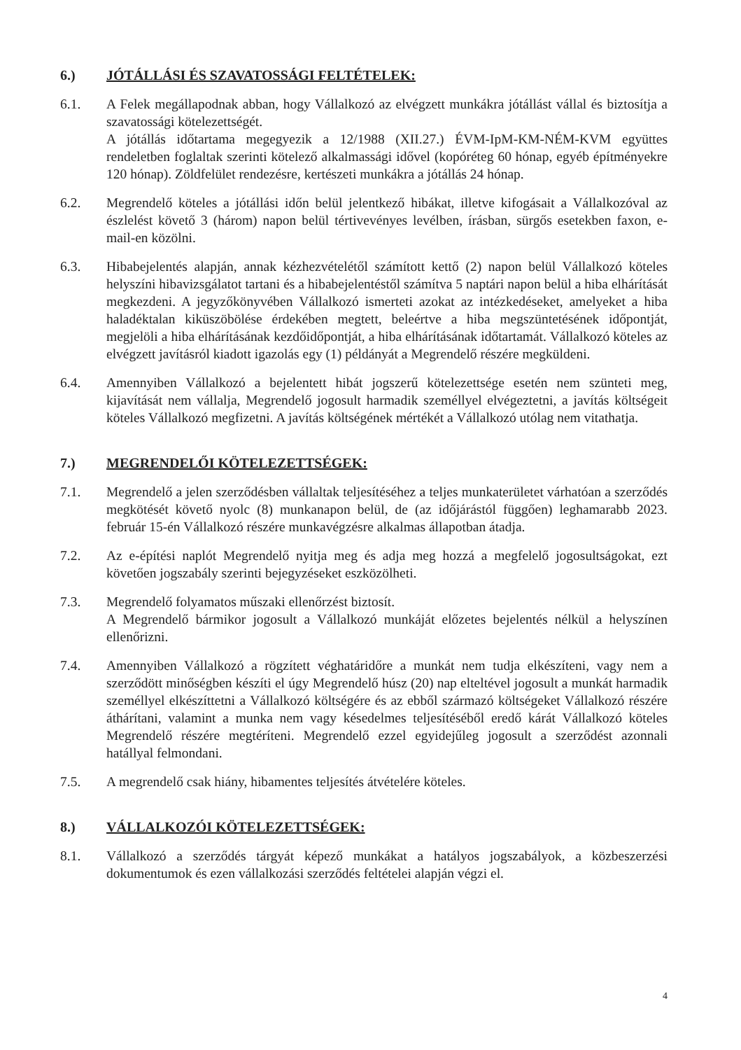6.) JÓTÁLLÁSI ÉS SZAVATOSSÁGI FELTÉTELEK:
6.1. A Felek megállapodnak abban, hogy Vállalkozó az elvégzett munkákra jótállást vállal és biztosítja a szavatossági kötelezettségét.
A jótállás időtartama megegyezik a 12/1988 (XII.27.) ÉVM-IpM-KM-NÉM-KVM együttes rendeletben foglaltak szerinti kötelező alkalmassági idővel (kopóréteg 60 hónap, egyéb építményekre 120 hónap). Zöldfelület rendezésre, kertészeti munkákra a jótállás 24 hónap.
6.2. Megrendelő köteles a jótállási időn belül jelentkező hibákat, illetve kifogásait a Vállalkozóval az észlelést követő 3 (három) napon belül tértivevényes levélben, írásban, sürgős esetekben faxon, e-mail-en közölni.
6.3. Hibabejelentés alapján, annak kézhezvételétől számított kettő (2) napon belül Vállalkozó köteles helyszíni hibavizsgálatot tartani és a hibabejelentéstől számítva 5 naptári napon belül a hiba elhárítását megkezdeni. A jegyzőkönyvében Vállalkozó ismerteti azokat az intézkedéseket, amelyeket a hiba haladéktalan kiküszöbölése érdekében megtett, beleértve a hiba megszüntetésének időpontját, megjelöli a hiba elhárításának kezdőidőpontját, a hiba elhárításának időtartamát. Vállalkozó köteles az elvégzett javításról kiadott igazolás egy (1) példányát a Megrendelő részére megküldeni.
6.4. Amennyiben Vállalkozó a bejelentett hibát jogszerű kötelezettsége esetén nem szünteti meg, kijavítását nem vállalja, Megrendelő jogosult harmadik személlyel elvégeztetni, a javítás költségeit köteles Vállalkozó megfizetni. A javítás költségének mértékét a Vállalkozó utólag nem vitathatja.
7.) MEGRENDELŐI KÖTELEZETTSÉGEK:
7.1. Megrendelő a jelen szerződésben vállaltak teljesítéséhez a teljes munkaterületet várhatóan a szerződés megkötését követő nyolc (8) munkanapon belül, de (az időjárástól függően) leghamarabb 2023. február 15-én Vállalkozó részére munkavégzésre alkalmas állapotban átadja.
7.2. Az e-építési naplót Megrendelő nyitja meg és adja meg hozzá a megfelelő jogosultságokat, ezt követően jogszabály szerinti bejegyzéseket eszközölheti.
7.3. Megrendelő folyamatos műszaki ellenőrzést biztosít.
A Megrendelő bármikor jogosult a Vállalkozó munkáját előzetes bejelentés nélkül a helyszínen ellenőrizni.
7.4. Amennyiben Vállalkozó a rögzített véghatáridőre a munkát nem tudja elkészíteni, vagy nem a szerződött minőségben készíti el úgy Megrendelő húsz (20) nap elteltével jogosult a munkát harmadik személlyel elkészíttetni a Vállalkozó költségére és az ebből származó költségeket Vállalkozó részére áthárítani, valamint a munka nem vagy késedelmes teljesítéséből eredő kárát Vállalkozó köteles Megrendelő részére megtéríteni. Megrendelő ezzel egyidejűleg jogosult a szerződést azonnali hatállyal felmondani.
7.5. A megrendelő csak hiány, hibamentes teljesítés átvételére köteles.
8.) VÁLLALKOZÓI KÖTELEZETTSÉGEK:
8.1. Vállalkozó a szerződés tárgyát képező munkákat a hatályos jogszabályok, a közbeszerzési dokumentumok és ezen vállalkozási szerződés feltételei alapján végzi el.
4